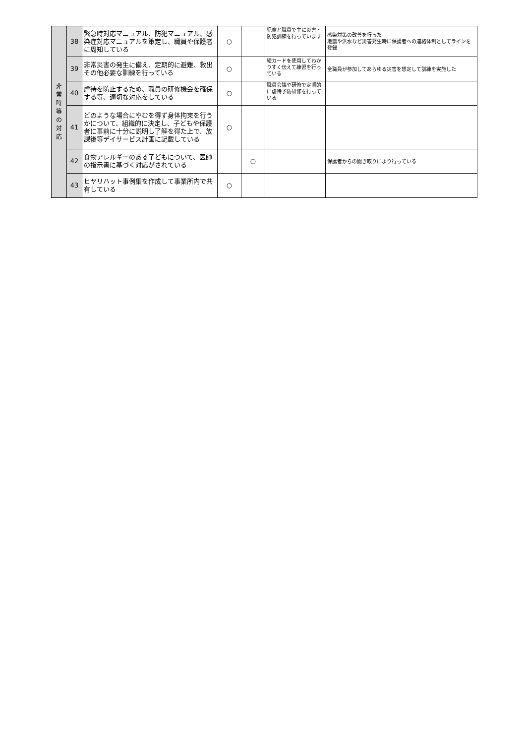| 非 常 時 等 の 対 応 | 38 | 緊急時対応マニュアル、防犯マニュアル、感染症対応マニュアルを策定し、職員や保護者に周知している | ○ | | 児童と職員で主に災害・防犯訓練を行っています | 感染対策の改善を行った 地震や洪水など災害発生時に保護者への連絡体制としてラインを登録 |
| | 39 | 非常災害の発生に備え、定期的に避難、救出その他必要な訓練を行っている | ○ | | 絵カードを使用してわかりすく伝えて練習を行っている | 全職員が参加してあらゆる災害を想定して訓練を実施した |
| | 40 | 虐待を防止するため、職員の研修機会を確保する等、適切な対応をしている | ○ | | 職員会議や研修で定期的に虐待予防研修を行っている | |
| | 41 | どのような場合にやむを得ず身体拘束を行うかについて、組織的に決定し、子どもや保護者に事前に十分に説明し了解を得た上で、放課後等デイサービス計画に記載している | ○ | | | |
| | 42 | 食物アレルギーのある子どもについて、医師の指示書に基づく対応がされている | | ○ | | 保護者からの聞き取りにより行っている |
| | 43 | ヒヤリハット事例集を作成して事業所内で共有している | ○ | | | |